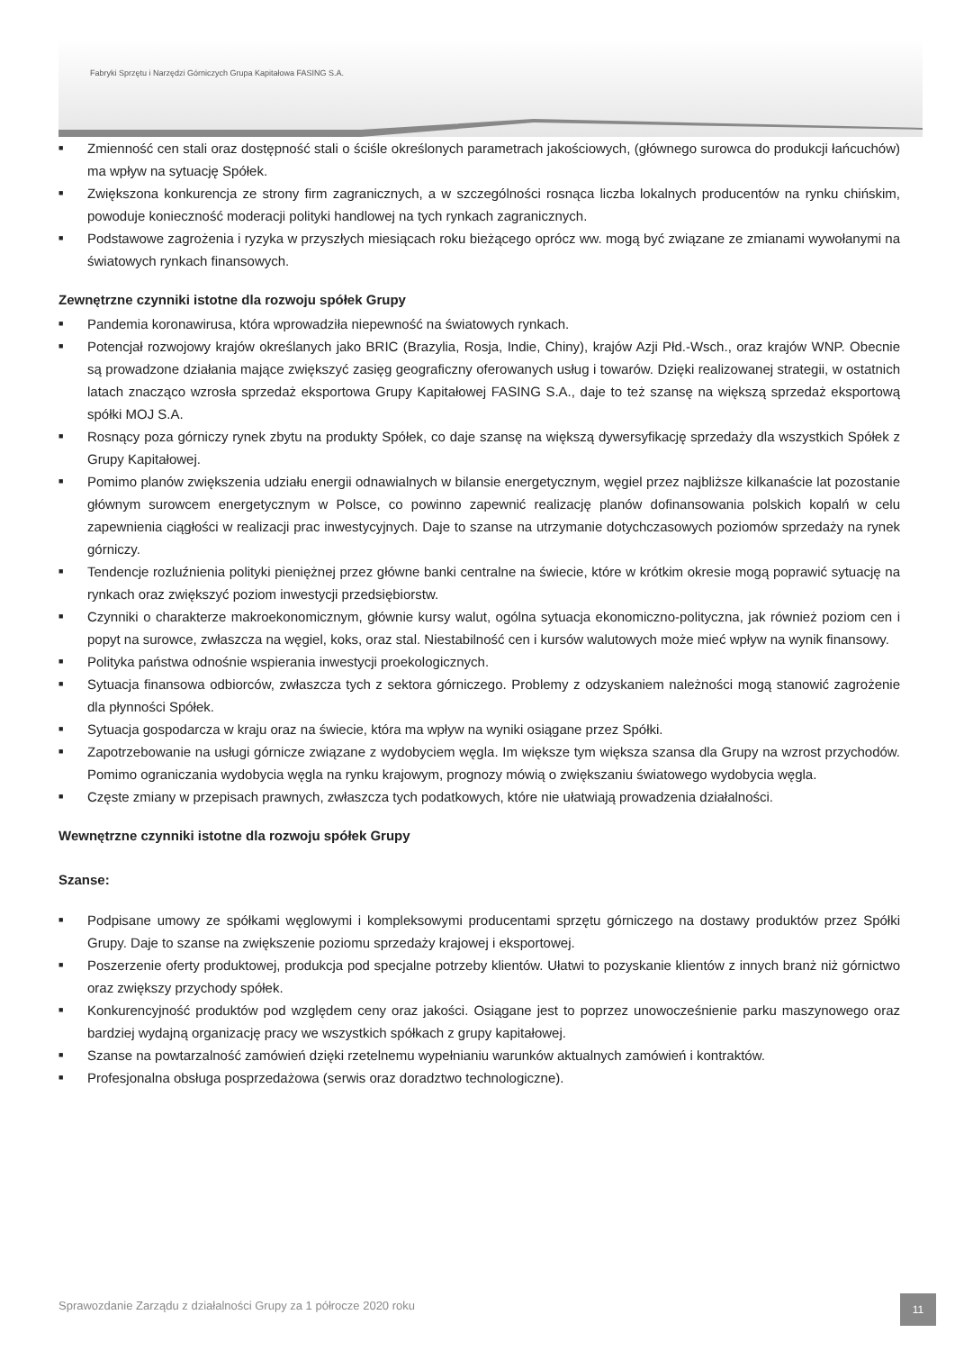Fabryki Sprzętu i Narzędzi Górniczych Grupa Kapitałowa FASING S.A.
■ Zmienność cen stali oraz dostępność stali o ściśle określonych parametrach jakościowych, (głównego surowca do produkcji łańcuchów) ma wpływ na sytuację Spółek.
■ Zwiększona konkurencja ze strony firm zagranicznych, a w szczególności rosnąca liczba lokalnych producentów na rynku chińskim, powoduje konieczność moderacji polityki handlowej na tych rynkach zagranicznych.
■ Podstawowe zagrożenia i ryzyka w przyszłych miesiącach roku bieżącego oprócz ww. mogą być związane ze zmianami wywołanymi na światowych rynkach finansowych.
Zewnętrzne czynniki istotne dla rozwoju spółek Grupy
■ Pandemia koronawirusa, która wprowadziła niepewność na światowych rynkach.
■ Potencjał rozwojowy krajów określanych jako BRIC (Brazylia, Rosja, Indie, Chiny), krajów Azji Płd.-Wsch., oraz krajów WNP. Obecnie są prowadzone działania mające zwiększyć zasięg geograficzny oferowanych usług i towarów. Dzięki realizowanej strategii, w ostatnich latach znacząco wzrosła sprzedaż eksportowa Grupy Kapitałowej FASING S.A., daje to też szansę na większą sprzedaż eksportową spółki MOJ S.A.
■ Rosnący poza górniczy rynek zbytu na produkty Spółek, co daje szansę na większą dywersyfikację sprzedaży dla wszystkich Spółek z Grupy Kapitałowej.
■ Pomimo planów zwiększenia udziału energii odnawialnych w bilansie energetycznym, węgiel przez najbliższe kilkanaście lat pozostanie głównym surowcem energetycznym w Polsce, co powinno zapewnić realizację planów dofinansowania polskich kopalń w celu zapewnienia ciągłości w realizacji prac inwestycyjnych. Daje to szanse na utrzymanie dotychczasowych poziomów sprzedaży na rynek górniczy.
■ Tendencje rozluźnienia polityki pieniężnej przez główne banki centralne na świecie, które w krótkim okresie mogą poprawić sytuację na rynkach oraz zwiększyć poziom inwestycji przedsiębiorstw.
■ Czynniki o charakterze makroekonomicznym, głównie kursy walut, ogólna sytuacja ekonomiczno-polityczna, jak również poziom cen i popyt na surowce, zwłaszcza na węgiel, koks, oraz stal. Niestabilność cen i kursów walutowych może mieć wpływ na wynik finansowy.
■ Polityka państwa odnośnie wspierania inwestycji proekologicznych.
■ Sytuacja finansowa odbiorców, zwłaszcza tych z sektora górniczego. Problemy z odzyskaniem należności mogą stanowić zagrożenie dla płynności Spółek.
■ Sytuacja gospodarcza w kraju oraz na świecie, która ma wpływ na wyniki osiągane przez Spółki.
■ Zapotrzebowanie na usługi górnicze związane z wydobyciem węgla. Im większe tym większa szansa dla Grupy na wzrost przychodów. Pomimo ograniczania wydobycia węgla na rynku krajowym, prognozy mówią o zwiększaniu światowego wydobycia węgla.
■ Częste zmiany w przepisach prawnych, zwłaszcza tych podatkowych, które nie ułatwiają prowadzenia działalności.
Wewnętrzne czynniki istotne dla rozwoju spółek Grupy
Szanse:
■ Podpisane umowy ze spółkami węglowymi i kompleksowymi producentami sprzętu górniczego na dostawy produktów przez Spółki Grupy. Daje to szanse na zwiększenie poziomu sprzedaży krajowej i eksportowej.
■ Poszerzenie oferty produktowej, produkcja pod specjalne potrzeby klientów. Ułatwi to pozyskanie klientów z innych branż niż górnictwo oraz zwiększy przychody spółek.
■ Konkurencyjność produktów pod względem ceny oraz jakości. Osiągane jest to poprzez unowocześnienie parku maszynowego oraz bardziej wydajną organizację pracy we wszystkich spółkach z grupy kapitałowej.
■ Szanse na powtarzalność zamówień dzięki rzetelnemu wypełnianiu warunków aktualnych zamówień i kontraktów.
■ Profesjonalna obsługa posprzedażowa (serwis oraz doradztwo technologiczne).
Sprawozdanie Zarządu z działalności Grupy za 1 półrocze 2020 roku
11